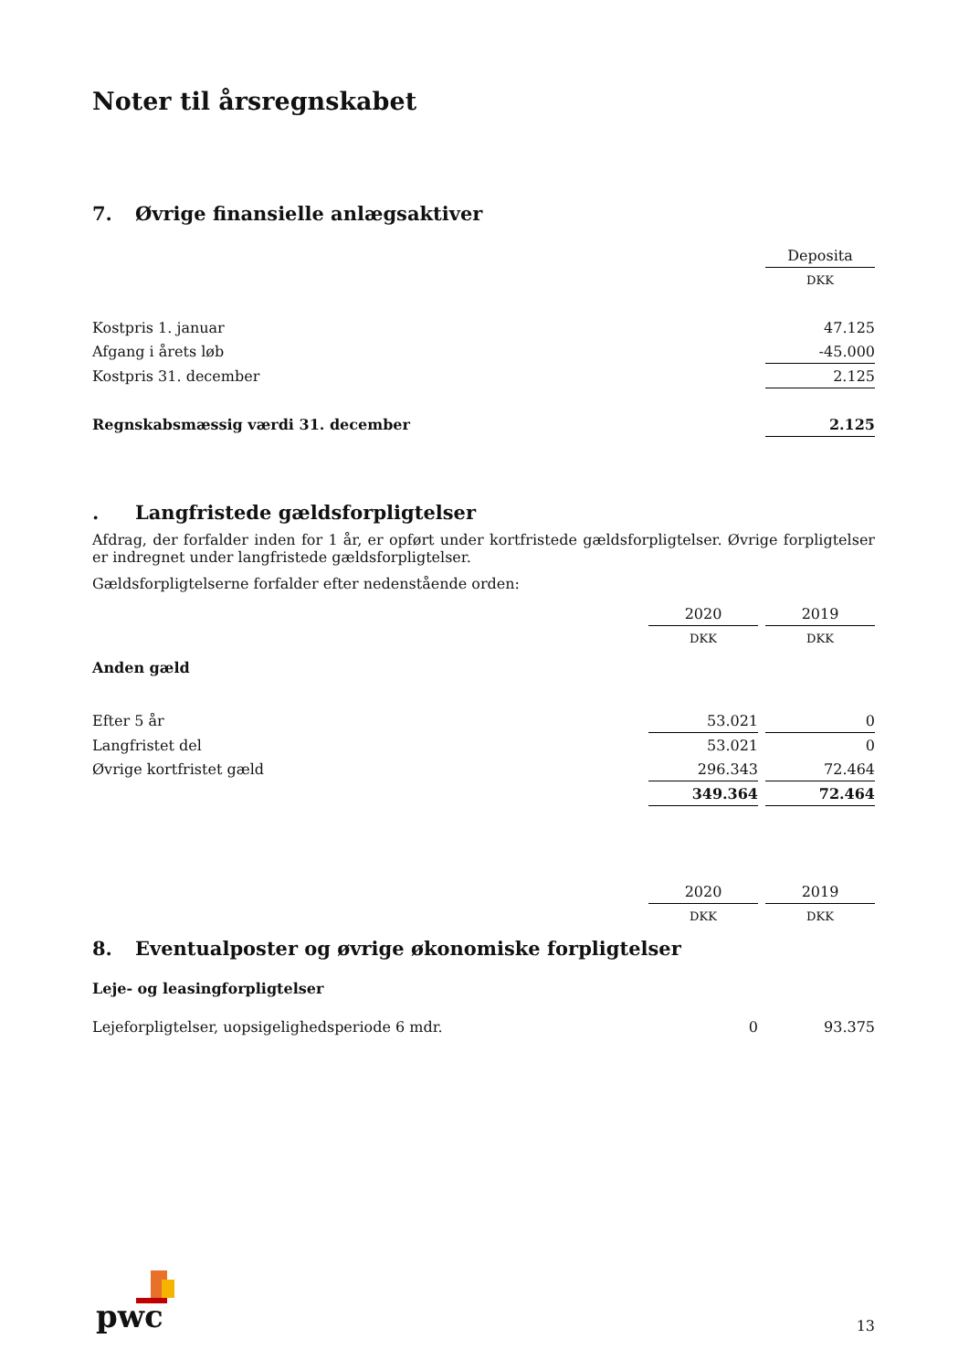Noter til årsregnskabet
7. Øvrige finansielle anlægsaktiver
| | Deposita |
| --- | --- |
| | DKK |
| Kostpris 1. januar | 47.125 |
| Afgang i årets løb | -45.000 |
| Kostpris 31. december | 2.125 |
| Regnskabsmæssig værdi 31. december | 2.125 |
. Langfristede gældsforpligtelser
Afdrag, der forfalder inden for 1 år, er opført under kortfristede gældsforpligtelser. Øvrige forpligtelser er indregnet under langfristede gældsforpligtelser.
Gældsforpligtelserne forfalder efter nedenstående orden:
| | 2020 | 2019 |
| --- | --- | --- |
| | DKK | DKK |
| Anden gæld | | |
| Efter 5 år | 53.021 | 0 |
| Langfristet del | 53.021 | 0 |
| Øvrige kortfristet gæld | 296.343 | 72.464 |
| | 349.364 | 72.464 |
| | 2020 | 2019 |
| --- | --- | --- |
| | DKK | DKK |
8. Eventualposter og øvrige økonomiske forpligtelser
| Leje- og leasingforpligtelser | | |
| Lejeforpligtelser, uopsigelighedsperiode 6 mdr. | 0 | 93.375 |
pwc
13